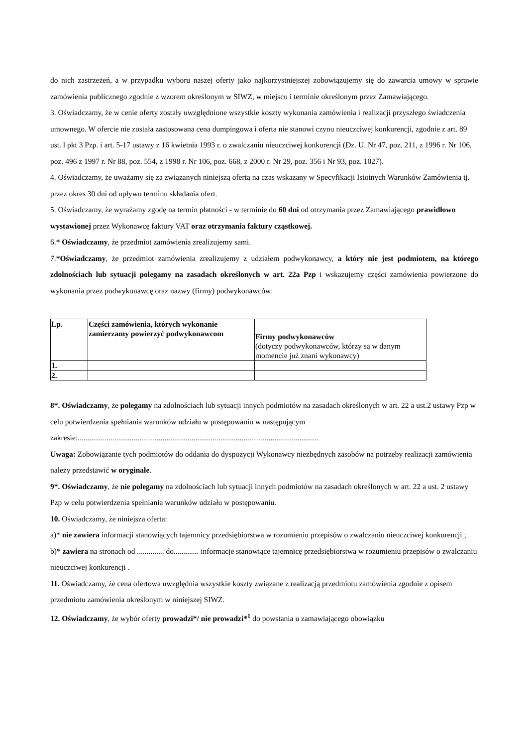do nich zastrzeżeń, a w przypadku wyboru naszej oferty jako najkorzystniejszej zobowiązujemy się do zawarcia umowy w sprawie zamówienia publicznego zgodnie z wzorem określonym w SIWZ, w miejscu i terminie określonym przez Zamawiającego.
3. Oświadczamy, że w cenie oferty zostały uwzględnione wszystkie koszty wykonania zamówienia i realizacji przyszłego świadczenia umownego. W ofercie nie została zastosowana cena dumpingowa i oferta nie stanowi czynu nieuczciwej konkurencji, zgodnie z art. 89 ust. l pkt 3 Pzp. i art. 5-17 ustawy z 16 kwietnia 1993 r. o zwalczaniu nieuczciwej konkurencji (Dz. U. Nr 47, poz. 211, z 1996 r. Nr 106, poz. 496 z 1997 r. Nr 88, poz. 554, z 1998 r. Nr 106, poz. 668, z 2000 r. Nr 29, poz. 356 i Nr 93, poz. 1027).
4. Oświadczamy, że uważamy się za związanych niniejszą ofertą na czas wskazany w Specyfikacji Istotnych Warunków Zamówienia tj. przez okres 30 dni od upływu terminu składania ofert.
5. Oświadczamy, że wyrażamy zgodę na termin płatności - w terminie do 60 dni od otrzymania przez Zamawiającego prawidłowo wystawionej przez Wykonawcę faktury VAT oraz otrzymania faktury cząstkowej.
6.* Oświadczamy, że przedmiot zamówienia zrealizujemy sami.
7.*Oświadczamy, że przedmiot zamówienia zrealizujemy z udziałem podwykonawcy, a który nie jest podmiotem, na którego zdolnościach lub sytuacji polegamy na zasadach określonych w art. 22a Pzp i wskazujemy części zamówienia powierzone do wykonania przez podwykonawcę oraz nazwy (firmy) podwykonawców:
| Lp. | Części zamówienia, których wykonanie zamierzamy powierzyć podwykonawcom | Firmy podwykonawców (dotyczy podwykonawców, którzy są w danym momencie już znani wykonawcy) |
| 1. | | |
| 2. | | |
8*. Oświadczamy, że polegamy na zdolnościach lub sytuacji innych podmiotów na zasadach określonych w art. 22 a ust.2 ustawy Pzp w celu potwierdzenia spełniania warunków udziału w postępowaniu w następującym zakresie:.............................................................................................................................
Uwaga: Zobowiązanie tych podmiotów do oddania do dyspozycji Wykonawcy niezbędnych zasobów na potrzeby realizacji zamówienia należy przedstawić w oryginale.
9*. Oświadczamy, że nie polegamy na zdolnościach lub sytuacji innych podmiotów na zasadach określonych w art. 22 a ust. 2 ustawy Pzp w celu potwierdzenia spełniania warunków udziału w postępowaniu.
10. Oświadczamy, że niniejsza oferta:
a)* nie zawiera informacji stanowiących tajemnicy przedsiębiorstwa w rozumieniu przepisów o zwalczaniu nieuczciwej konkurencji ;
b)* zawiera na stronach od .............. do............. informacje stanowiące tajemnicę przedsiębiorstwa w rozumieniu przepisów o zwalczaniu nieuczciwej konkurencji .
11. Oświadczamy, że cena ofertowa uwzględnia wszystkie koszty związane z realizacją przedmiotu zamówienia zgodnie z opisem przedmiotu zamówienia określonym w niniejszej SIWZ.
12. Oświadczamy, że wybór oferty prowadzi*/ nie prowadzi*<sup>1</sup> do powstania u zamawiającego obowiązku